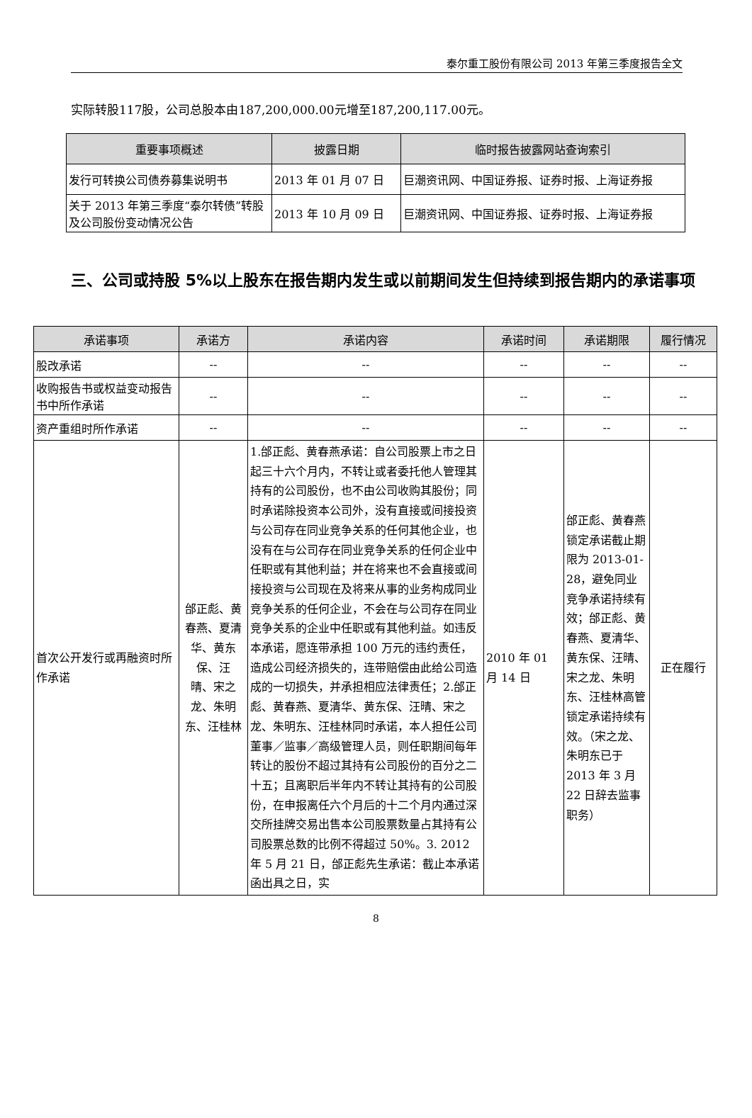泰尔重工股份有限公司 2013 年第三季度报告全文
实际转股117股，公司总股本由187,200,000.00元增至187,200,117.00元。
| 重要事项概述 | 披露日期 | 临时报告披露网站查询索引 |
| --- | --- | --- |
| 发行可转换公司债券募集说明书 | 2013 年 01 月 07 日 | 巨潮资讯网、中国证券报、证券时报、上海证券报 |
| 关于 2013 年第三季度“泰尔转债”转股及公司股份变动情况公告 | 2013 年 10 月 09 日 | 巨潮资讯网、中国证券报、证券时报、上海证券报 |
三、公司或持股 5%以上股东在报告期内发生或以前期间发生但持续到报告期内的承诺事项
| 承诺事项 | 承诺方 | 承诺内容 | 承诺时间 | 承诺期限 | 履行情况 |
| --- | --- | --- | --- | --- | --- |
| 股改承诺 | -- | -- | -- | -- | -- |
| 收购报告书或权益变动报告书中所作承诺 | -- | -- | -- | -- | -- |
| 资产重组时所作承诺 | -- | -- | -- | -- | -- |
| 首次公开发行或再融资时所作承诺 | 邰正彪、黄春燕、夏清华、黄东保、汪 晴、宋之龙、朱明东、汪桂林 | 1.邰正彪、黄春燕承诺：自公司股票上市之日起三十六个月内，不转让或者委托他人管理其持有的公司股份，也不由公司收购其股份；同时承诺除投资本公司外，没有直接或间接投资与公司存在同业竞争关系的任何其他企业，也没有在与公司存在同业竞争关系的任何企业中任职或有其他利益；并在将来也不会直接或间接投资与公司现在及将来从事的业务构成同业竞争关系的任何企业，不会在与公司存在同业竞争关系的企业中任职或有其他利益。如违反本承诺，愿连带承担 100 万元的违约责任，造成公司经济损失的，连带赔偿由此给公司造成的一切损失，并承担相应法律责任；2.邰正彪、黄春燕、夏清华、黄东保、汪晴、宋之龙、朱明东、汪桂林同时承诺，本人担任公司董事／监事／高级管理人员，则任职期间每年转让的股份不超过其持有公司股份的百分之二十五；且离职后半年内不转让其持有的公司股份，在申报离任六个月后的十二个月内通过深交所挂牌交易出售本公司股票数量占其持有公司股票总数的比例不得超过 50%。3. 2012 年 5 月 21 日，邰正彪先生承诺：截止本承诺函出具之日，实 | 2010 年 01 月 14 日 | 邰正彪、黄春燕锁定承诺截止期限为 2013-01-28，避免同业竞争承诺持续有效；邰正彪、黄春燕、夏清华、黄东保、汪晴、宋之龙、朱明东、汪桂林高管锁定承诺持续有效。（宋之龙、朱明东已于 2013 年 3 月 22 日辞去监事职务） | 正在履行 |
8